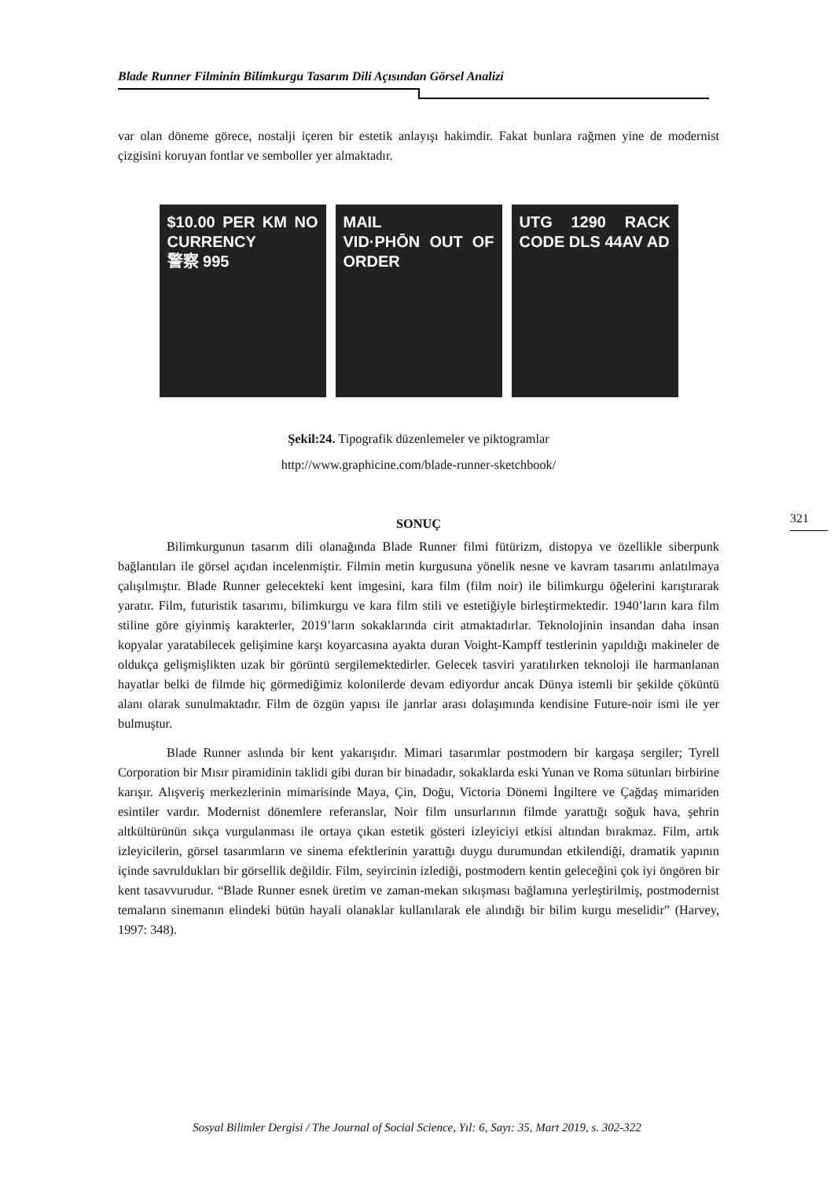Blade Runner Filminin Bilimkurgu Tasarım Dili Açısından Görsel Analizi
321
var olan döneme görece, nostalji içeren bir estetik anlayışı hakimdir. Fakat bunlara rağmen yine de modernist çizgisini koruyan fontlar ve semboller yer almaktadır.
$10.00 PER KM NO CURRENCY
警察 995
MAIL
VID·PHŌN OUT OF ORDER
UTG 1290 RACK CODE DLS 44AV AD
Şekil:24. Tipografik düzenlemeler ve piktogramlar
http://www.graphicine.com/blade-runner-sketchbook/
SONUÇ
Bilimkurgunun tasarım dili olanağında Blade Runner filmi fütürizm, distopya ve özellikle siberpunk bağlantıları ile görsel açıdan incelenmiştir. Filmin metin kurgusuna yönelik nesne ve kavram tasarımı anlatılmaya çalışılmıştır. Blade Runner gelecekteki kent imgesini, kara film (film noir) ile bilimkurgu öğelerini karıştırarak yaratır. Film, futuristik tasarımı, bilimkurgu ve kara film stili ve estetiğiyle birleştirmektedir. 1940’ların kara film stiline göre giyinmiş karakterler, 2019’ların sokaklarında cirit atmaktadırlar. Teknolojinin insandan daha insan kopyalar yaratabilecek gelişimine karşı koyarcasına ayakta duran Voight-Kampff testlerinin yapıldığı makineler de oldukça gelişmişlikten uzak bir görüntü sergilemektedirler. Gelecek tasviri yaratılırken teknoloji ile harmanlanan hayatlar belki de filmde hiç görmediğimiz kolonilerde devam ediyordur ancak Dünya istemli bir şekilde çöküntü alanı olarak sunulmaktadır. Film de özgün yapısı ile janrlar arası dolaşımında kendisine Future-noir ismi ile yer bulmuştur.
Blade Runner aslında bir kent yakarışıdır. Mimari tasarımlar postmodern bir kargaşa sergiler; Tyrell Corporation bir Mısır piramidinin taklidi gibi duran bir binadadır, sokaklarda eski Yunan ve Roma sütunları birbirine karışır. Alışveriş merkezlerinin mimarisinde Maya, Çin, Doğu, Victoria Dönemi İngiltere ve Çağdaş mimariden esintiler vardır. Modernist dönemlere referanslar, Noir film unsurlarının filmde yarattığı soğuk hava, şehrin altkültürünün sıkça vurgulanması ile ortaya çıkan estetik gösteri izleyiciyi etkisi altından bırakmaz. Film, artık izleyicilerin, görsel tasarımların ve sinema efektlerinin yarattığı duygu durumundan etkilendiği, dramatik yapının içinde savruldukları bir görsellik değildir. Film, seyircinin izlediği, postmodern kentin geleceğini çok iyi öngören bir kent tasavvurudur. “Blade Runner esnek üretim ve zaman-mekan sıkışması bağlamına yerleştirilmiş, postmodernist temaların sinemanın elindeki bütün hayali olanaklar kullanılarak ele alındığı bir bilim kurgu meselidir” (Harvey, 1997: 348).
Sosyal Bilimler Dergisi / The Journal of Social Science, Yıl: 6, Sayı: 35, Mart 2019, s. 302-322